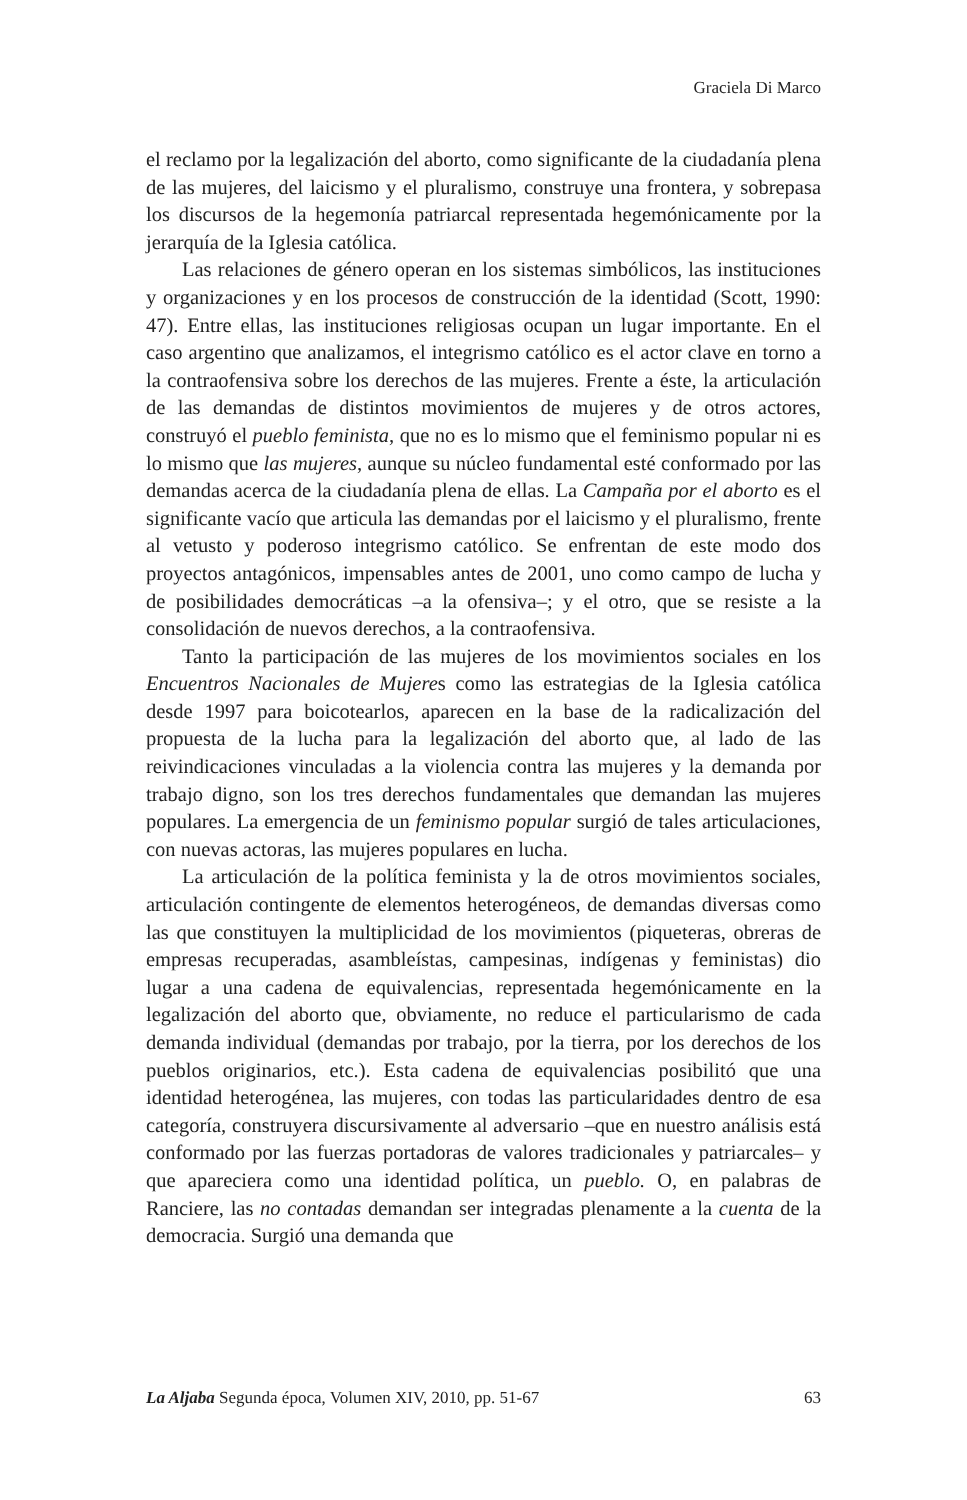Graciela Di Marco
el reclamo por la legalización del aborto, como significante de la ciudadanía plena de las mujeres, del laicismo y el pluralismo, construye una frontera, y sobrepasa los discursos de la hegemonía patriarcal representada hegemónicamente por la jerarquía de la Iglesia católica.
Las relaciones de género operan en los sistemas simbólicos, las instituciones y organizaciones y en los procesos de construcción de la identidad (Scott, 1990: 47). Entre ellas, las instituciones religiosas ocupan un lugar importante. En el caso argentino que analizamos, el integrismo católico es el actor clave en torno a la contraofensiva sobre los derechos de las mujeres. Frente a éste, la articulación de las demandas de distintos movimientos de mujeres y de otros actores, construyó el pueblo feminista, que no es lo mismo que el feminismo popular ni es lo mismo que las mujeres, aunque su núcleo fundamental esté conformado por las demandas acerca de la ciudadanía plena de ellas. La Campaña por el aborto es el significante vacío que articula las demandas por el laicismo y el pluralismo, frente al vetusto y poderoso integrismo católico. Se enfrentan de este modo dos proyectos antagónicos, impensables antes de 2001, uno como campo de lucha y de posibilidades democráticas –a la ofensiva–; y el otro, que se resiste a la consolidación de nuevos derechos, a la contraofensiva.
Tanto la participación de las mujeres de los movimientos sociales en los Encuentros Nacionales de Mujeres como las estrategias de la Iglesia católica desde 1997 para boicotearlos, aparecen en la base de la radicalización del propuesta de la lucha para la legalización del aborto que, al lado de las reivindicaciones vinculadas a la violencia contra las mujeres y la demanda por trabajo digno, son los tres derechos fundamentales que demandan las mujeres populares. La emergencia de un feminismo popular surgió de tales articulaciones, con nuevas actoras, las mujeres populares en lucha.
La articulación de la política feminista y la de otros movimientos sociales, articulación contingente de elementos heterogéneos, de demandas diversas como las que constituyen la multiplicidad de los movimientos (piqueteras, obreras de empresas recuperadas, asambleístas, campesinas, indígenas y feministas) dio lugar a una cadena de equivalencias, representada hegemónicamente en la legalización del aborto que, obviamente, no reduce el particularismo de cada demanda individual (demandas por trabajo, por la tierra, por los derechos de los pueblos originarios, etc.). Esta cadena de equivalencias posibilitó que una identidad heterogénea, las mujeres, con todas las particularidades dentro de esa categoría, construyera discursivamente al adversario –que en nuestro análisis está conformado por las fuerzas portadoras de valores tradicionales y patriarcales– y que apareciera como una identidad política, un pueblo. O, en palabras de Ranciere, las no contadas demandan ser integradas plenamente a la cuenta de la democracia. Surgió una demanda que
La Aljaba Segunda época, Volumen XIV, 2010, pp. 51-67 63